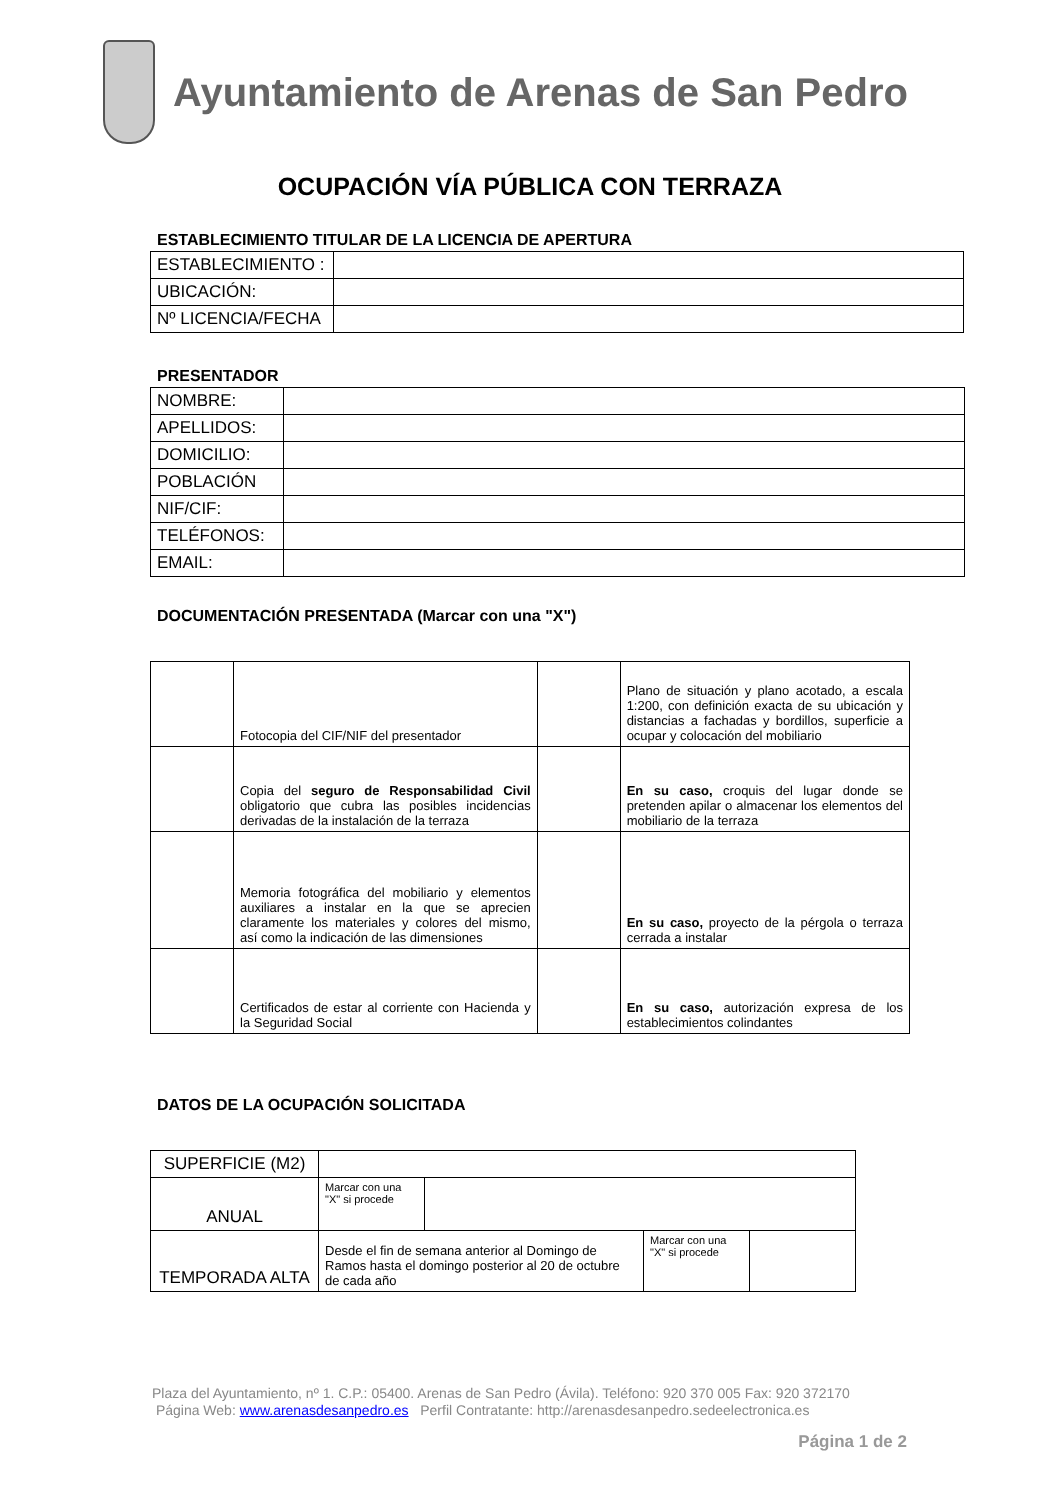Ayuntamiento de Arenas de San Pedro
OCUPACIÓN VÍA PÚBLICA CON TERRAZA
ESTABLECIMIENTO TITULAR DE LA LICENCIA DE APERTURA
| ESTABLECIMIENTO : | |
| UBICACIÓN: | |
| Nº LICENCIA/FECHA | |
PRESENTADOR
| NOMBRE: | |
| APELLIDOS: | |
| DOMICILIO: | |
| POBLACIÓN | |
| NIF/CIF: | |
| TELÉFONOS: | |
| EMAIL: | |
DOCUMENTACIÓN PRESENTADA (Marcar con una "X")
| | Fotocopia del CIF/NIF del presentador | | Plano de situación y plano acotado, a escala 1:200, con definición exacta de su ubicación y distancias a fachadas y bordillos, superficie a ocupar y colocación del mobiliario |
| | Copia del seguro de Responsabilidad Civil obligatorio que cubra las posibles incidencias derivadas de la instalación de la terraza | | En su caso, croquis del lugar donde se pretenden apilar o almacenar los elementos del mobiliario de la terraza |
| | Memoria fotográfica del mobiliario y elementos auxiliares a instalar en la que se aprecien claramente los materiales y colores del mismo, así como la indicación de las dimensiones | | En su caso, proyecto de la pérgola o terraza cerrada a instalar |
| | Certificados de estar al corriente con Hacienda y la Seguridad Social | | En su caso, autorización expresa de los establecimientos colindantes |
DATOS DE LA OCUPACIÓN SOLICITADA
| SUPERFICIE (M2) | | | | |
| ANUAL | Marcar con una "X" si procede | | | |
| TEMPORADA ALTA | Desde el fin de semana anterior al Domingo de Ramos hasta el domingo posterior al 20 de octubre de cada año | | Marcar con una "X" si procede | |
Plaza del Ayuntamiento, nº 1. C.P.: 05400. Arenas de San Pedro (Ávila). Teléfono: 920 370 005 Fax: 920 372170
Página Web: www.arenasdesanpedro.es Perfil Contratante: http://arenasdesanpedro.sedeelectronica.es
Página 1 de 2